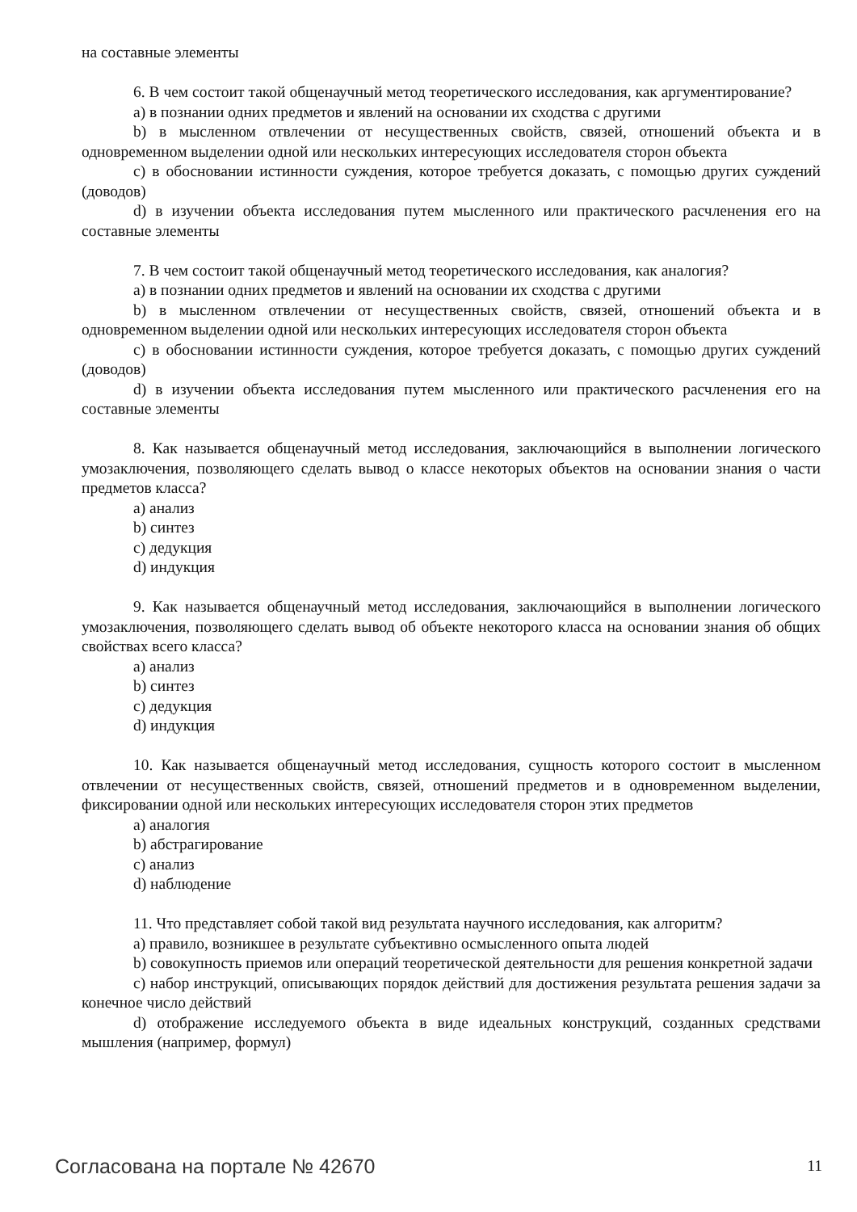на составные элементы
6. В чем состоит такой общенаучный метод теоретического исследования, как аргументирование?
a) в познании одних предметов и явлений на основании их сходства с другими
b) в мысленном отвлечении от несущественных свойств, связей, отношений объекта и в одновременном выделении одной или нескольких интересующих исследователя сторон объекта
c) в обосновании истинности суждения, которое требуется доказать, с помощью других суждений (доводов)
d) в изучении объекта исследования путем мысленного или практического расчленения его на составные элементы
7. В чем состоит такой общенаучный метод теоретического исследования, как аналогия?
a) в познании одних предметов и явлений на основании их сходства с другими
b) в мысленном отвлечении от несущественных свойств, связей, отношений объекта и в одновременном выделении одной или нескольких интересующих исследователя сторон объекта
c) в обосновании истинности суждения, которое требуется доказать, с помощью других суждений (доводов)
d) в изучении объекта исследования путем мысленного или практического расчленения его на составные элементы
8. Как называется общенаучный метод исследования, заключающийся в выполнении логического умозаключения, позволяющего сделать вывод о классе некоторых объектов на основании знания о части предметов класса?
a) анализ
b) синтез
c) дедукция
d) индукция
9. Как называется общенаучный метод исследования, заключающийся в выполнении логического умозаключения, позволяющего сделать вывод об объекте некоторого класса на основании знания об общих свойствах всего класса?
a) анализ
b) синтез
c) дедукция
d) индукция
10. Как называется общенаучный метод исследования, сущность которого состоит в мысленном отвлечении от несущественных свойств, связей, отношений предметов и в одновременном выделении, фиксировании одной или нескольких интересующих исследователя сторон этих предметов
a) аналогия
b) абстрагирование
c) анализ
d) наблюдение
11. Что представляет собой такой вид результата научного исследования, как алгоритм?
a) правило, возникшее в результате субъективно осмысленного опыта людей
b) совокупность приемов или операций теоретической деятельности для решения конкретной задачи
c) набор инструкций, описывающих порядок действий для достижения результата решения задачи за конечное число действий
d) отображение исследуемого объекта в виде идеальных конструкций, созданных средствами мышления (например, формул)
Согласована на портале № 42670 11